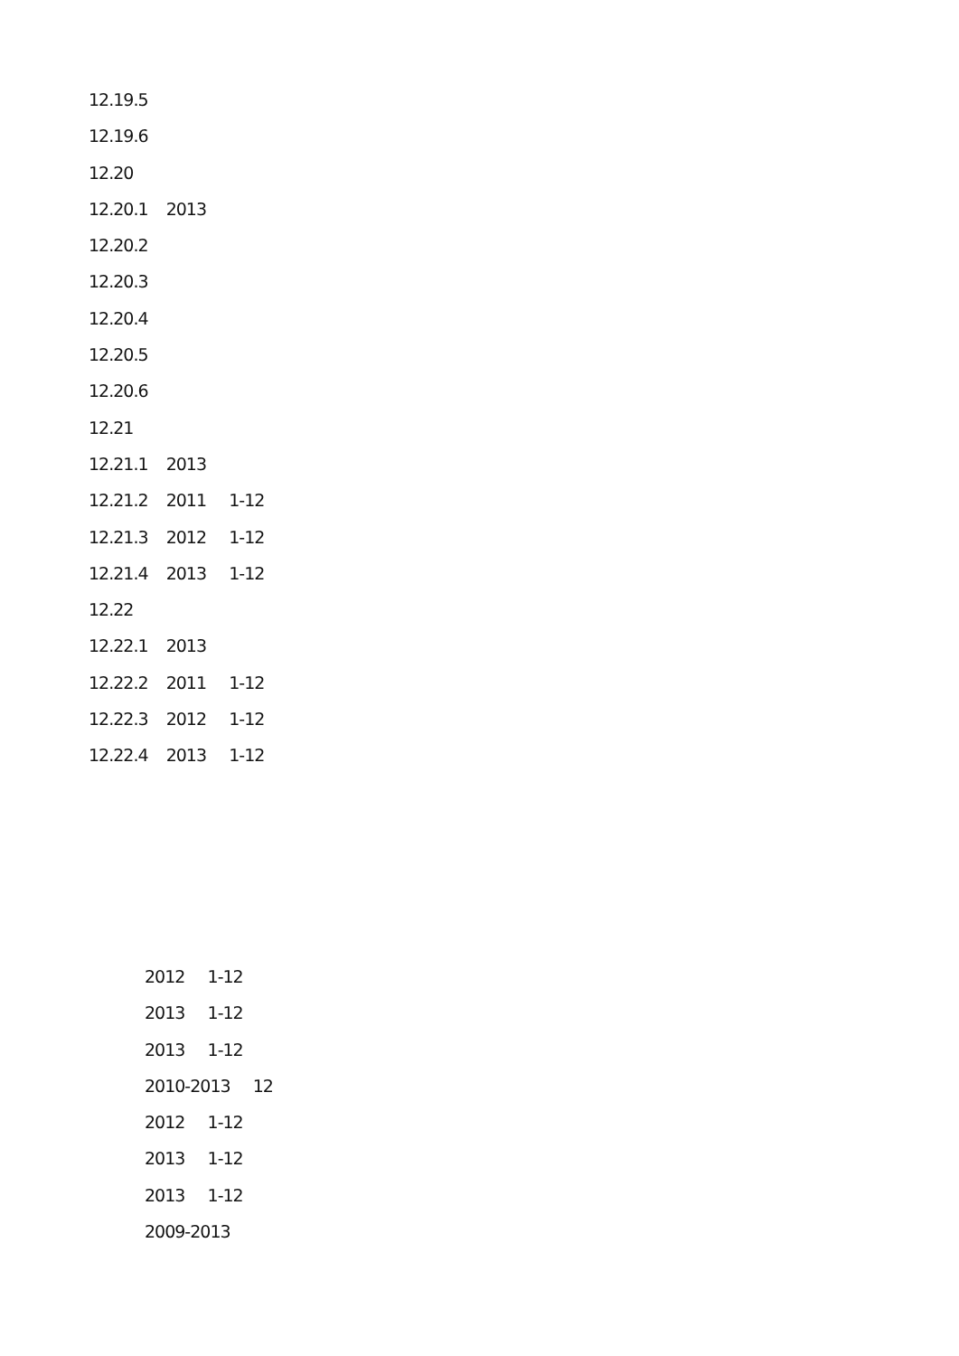12.19.5
12.19.6
12.20
12.20.1 2013
12.20.2
12.20.3
12.20.4
12.20.5
12.20.6
12.21
12.21.1 2013
12.21.2 2011 1-12
12.21.3 2012 1-12
12.21.4 2013 1-12
12.22
12.22.1 2013
12.22.2 2011 1-12
12.22.3 2012 1-12
12.22.4 2013 1-12
2012 1-12
2013 1-12
2013 1-12
2010-2013 12
2012 1-12
2013 1-12
2013 1-12
2009-2013